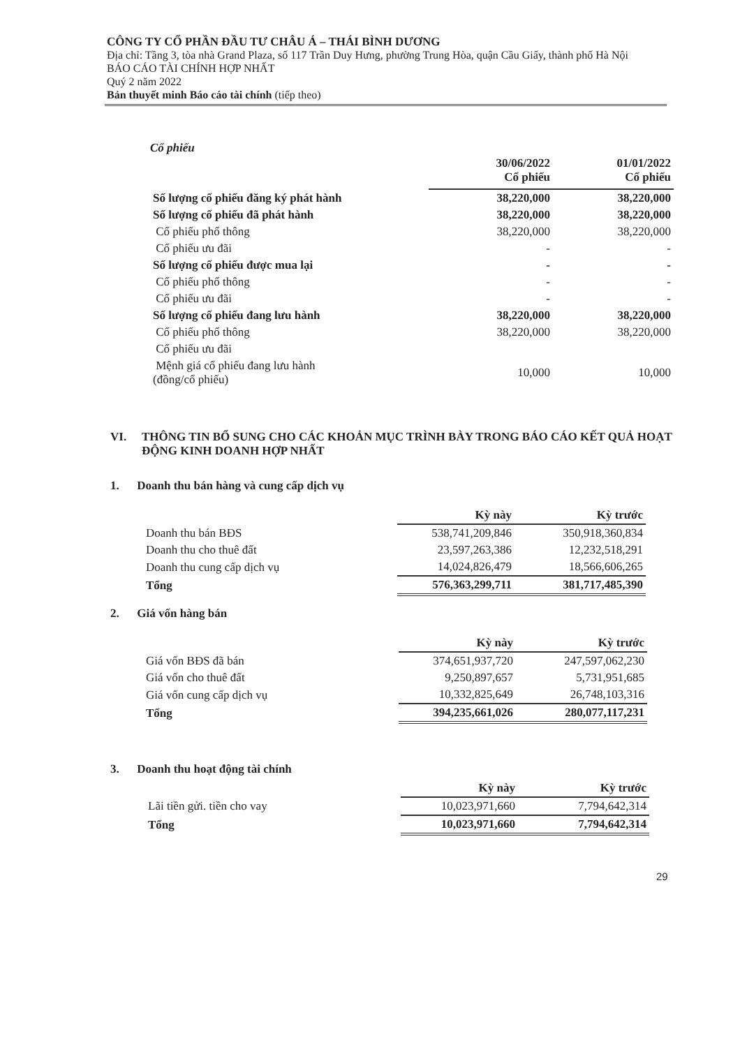CÔNG TY CỔ PHẦN ĐẦU TƯ CHÂU Á – THÁI BÌNH DƯƠNG
Địa chỉ: Tầng 3, tòa nhà Grand Plaza, số 117 Trần Duy Hưng, phường Trung Hòa, quận Cầu Giấy, thành phố Hà Nội
BÁO CÁO TÀI CHÍNH HỢP NHẤT
Quý 2 năm 2022
Bản thuyết minh Báo cáo tài chính (tiếp theo)
Cổ phiếu
| | 30/06/2022 Cổ phiếu | 01/01/2022 Cổ phiếu |
| Số lượng cổ phiếu đăng ký phát hành | 38,220,000 | 38,220,000 |
| Số lượng cổ phiếu đã phát hành | 38,220,000 | 38,220,000 |
| Cổ phiếu phổ thông | 38,220,000 | 38,220,000 |
| Cổ phiếu ưu đãi | - | - |
| Số lượng cổ phiếu được mua lại | - | - |
| Cổ phiếu phổ thông | - | - |
| Cổ phiếu ưu đãi | - | - |
| Số lượng cổ phiếu đang lưu hành | 38,220,000 | 38,220,000 |
| Cổ phiếu phổ thông | 38,220,000 | 38,220,000 |
| Cổ phiếu ưu đãi | | |
| Mệnh giá cổ phiếu đang lưu hành (đồng/cổ phiếu) | 10,000 | 10,000 |
VI. THÔNG TIN BỔ SUNG CHO CÁC KHOẢN MỤC TRÌNH BÀY TRONG BÁO CÁO KẾT QUẢ HOẠT ĐỘNG KINH DOANH HỢP NHẤT
1. Doanh thu bán hàng và cung cấp dịch vụ
| | Kỳ này | Kỳ trước |
| Doanh thu bán BĐS | 538,741,209,846 | 350,918,360,834 |
| Doanh thu cho thuê đất | 23,597,263,386 | 12,232,518,291 |
| Doanh thu cung cấp dịch vụ | 14,024,826,479 | 18,566,606,265 |
| Tổng | 576,363,299,711 | 381,717,485,390 |
2. Giá vốn hàng bán
| | Kỳ này | Kỳ trước |
| Giá vốn BĐS đã bán | 374,651,937,720 | 247,597,062,230 |
| Giá vốn cho thuê đất | 9,250,897,657 | 5,731,951,685 |
| Giá vốn cung cấp dịch vụ | 10,332,825,649 | 26,748,103,316 |
| Tổng | 394,235,661,026 | 280,077,117,231 |
3. Doanh thu hoạt động tài chính
| | Kỳ này | Kỳ trước |
| Lãi tiền gửi. tiền cho vay | 10,023,971,660 | 7,794,642,314 |
| Tổng | 10,023,971,660 | 7,794,642,314 |
29